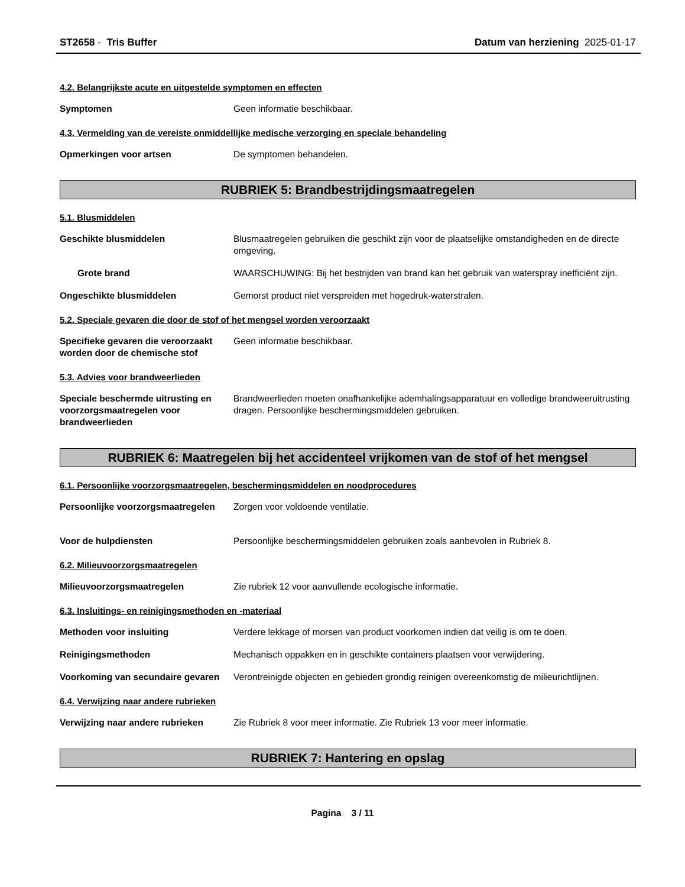ST2658 - Tris Buffer Datum van herziening 2025-01-17
4.2. Belangrijkste acute en uitgestelde symptomen en effecten
Symptomen Geen informatie beschikbaar.
4.3. Vermelding van de vereiste onmiddellijke medische verzorging en speciale behandeling
Opmerkingen voor artsen De symptomen behandelen.
RUBRIEK 5: Brandbestrijdingsmaatregelen
5.1. Blusmiddelen
Geschikte blusmiddelen Blusmaatregelen gebruiken die geschikt zijn voor de plaatselijke omstandigheden en de directe omgeving.
Grote brand WAARSCHUWING: Bij het bestrijden van brand kan het gebruik van waterspray inefficiënt zijn.
Ongeschikte blusmiddelen Gemorst product niet verspreiden met hogedruk-waterstralen.
5.2. Speciale gevaren die door de stof of het mengsel worden veroorzaakt
Specifieke gevaren die veroorzaakt worden door de chemische stof
Geen informatie beschikbaar.
5.3. Advies voor brandweerlieden
Speciale beschermde uitrusting en voorzorgsmaatregelen voor brandweerlieden
Brandweerlieden moeten onafhankelijke ademhalingsapparatuur en volledige brandweeruitrusting dragen. Persoonlijke beschermingsmiddelen gebruiken.
RUBRIEK 6: Maatregelen bij het accidenteel vrijkomen van de stof of het mengsel
6.1. Persoonlijke voorzorgsmaatregelen, beschermingsmiddelen en noodprocedures
Persoonlijke voorzorgsmaatregelen
Zorgen voor voldoende ventilatie.
Voor de hulpdiensten Persoonlijke beschermingsmiddelen gebruiken zoals aanbevolen in Rubriek 8.
6.2. Milieuvoorzorgsmaatregelen
Milieuvoorzorgsmaatregelen Zie rubriek 12 voor aanvullende ecologische informatie.
6.3. Insluitings- en reinigingsmethoden en -materiaal
Methoden voor insluiting Verdere lekkage of morsen van product voorkomen indien dat veilig is om te doen.
Reinigingsmethoden Mechanisch oppakken en in geschikte containers plaatsen voor verwijdering.
Voorkoming van secundaire gevaren
Verontreinigde objecten en gebieden grondig reinigen overeenkomstig de milieurichtlijnen.
6.4. Verwijzing naar andere rubrieken
Verwijzing naar andere rubrieken
Zie Rubriek 8 voor meer informatie. Zie Rubriek 13 voor meer informatie.
RUBRIEK 7: Hantering en opslag
Pagina 3 / 11